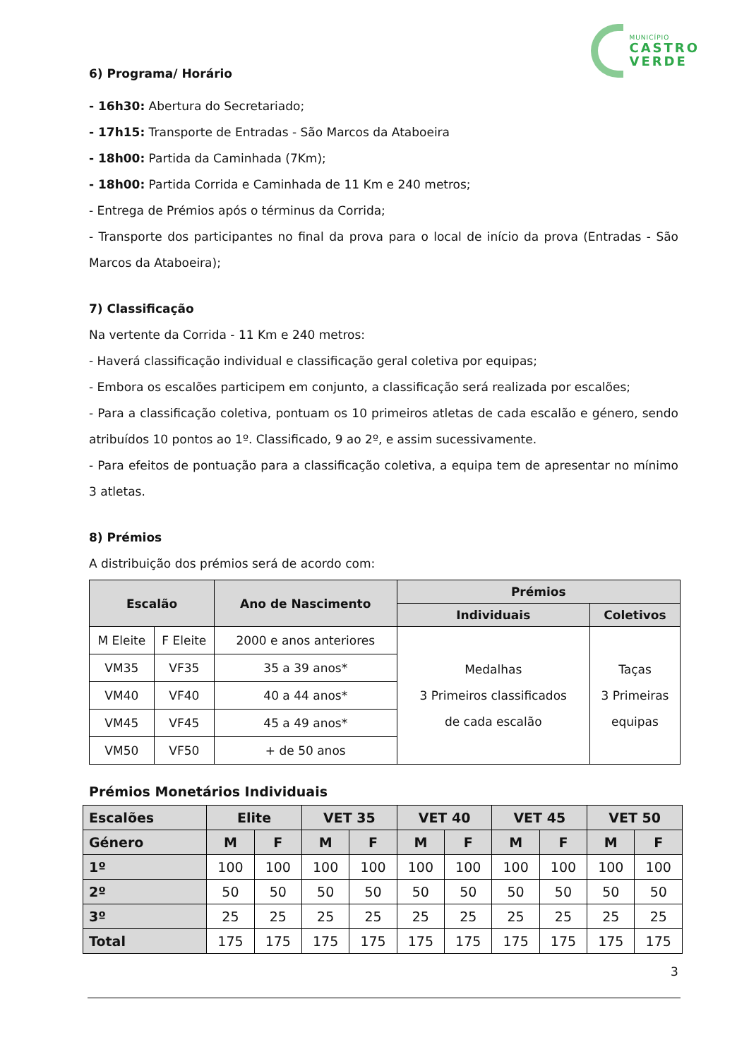MUNICÍPIO
CASTRO
VERDE
6) Programa/ Horário
- 16h30: Abertura do Secretariado;
- 17h15: Transporte de Entradas - São Marcos da Ataboeira
- 18h00: Partida da Caminhada (7Km);
- 18h00: Partida Corrida e Caminhada de 11 Km e 240 metros;
- Entrega de Prémios após o términus da Corrida;
- Transporte dos participantes no final da prova para o local de início da prova (Entradas - São Marcos da Ataboeira);
7) Classificação
Na vertente da Corrida - 11 Km e 240 metros:
- Haverá classificação individual e classificação geral coletiva por equipas;
- Embora os escalões participem em conjunto, a classificação será realizada por escalões;
- Para a classificação coletiva, pontuam os 10 primeiros atletas de cada escalão e género, sendo atribuídos 10 pontos ao 1º. Classificado, 9 ao 2º, e assim sucessivamente.
- Para efeitos de pontuação para a classificação coletiva, a equipa tem de apresentar no mínimo 3 atletas.
8) Prémios
A distribuição dos prémios será de acordo com:
| Escalão | | Ano de Nascimento | Prémios | |
| --- | --- | --- | --- | --- |
| | | | Individuais | Coletivos |
| M Eleite | F Eleite | 2000 e anos anteriores | Medalhas 3 Primeiros classificados de cada escalão | Taças 3 Primeiras equipas |
| VM35 | VF35 | 35 a 39 anos* | | |
| VM40 | VF40 | 40 a 44 anos* | | |
| VM45 | VF45 | 45 a 49 anos* | | |
| VM50 | VF50 | + de 50 anos | | |
Prémios Monetários Individuais
| Escalões | Elite | | VET 35 | | VET 40 | | VET 45 | | VET 50 | |
| --- | --- | --- | --- | --- | --- | --- | --- | --- | --- | --- |
| Género | M | F | M | F | M | F | M | F | M | F |
| 1º | 100 | 100 | 100 | 100 | 100 | 100 | 100 | 100 | 100 | 100 |
| 2º | 50 | 50 | 50 | 50 | 50 | 50 | 50 | 50 | 50 | 50 |
| 3º | 25 | 25 | 25 | 25 | 25 | 25 | 25 | 25 | 25 | 25 |
| Total | 175 | 175 | 175 | 175 | 175 | 175 | 175 | 175 | 175 | 175 |
3